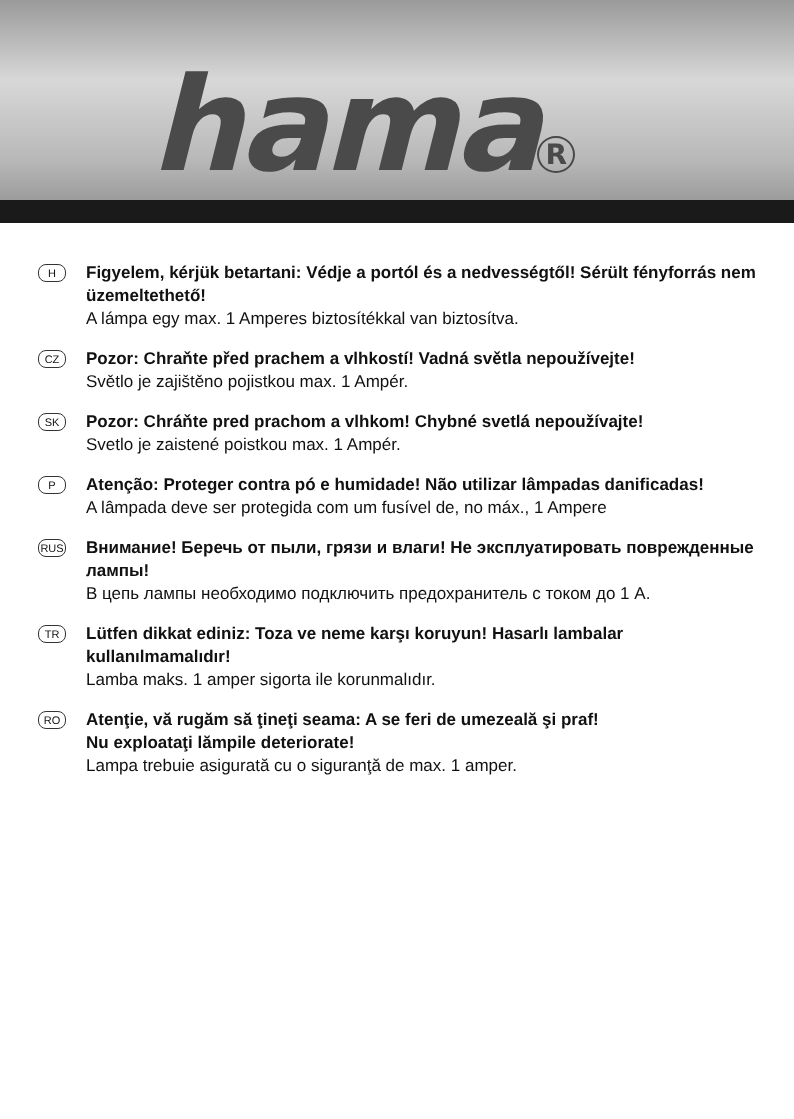hama<sup>R</sup>
H
Figyelem, kérjük betartani: Védje a portól és a nedvességtől! Sérült fényforrás nem üzemeltethető!
A lámpa egy max. 1 Amperes biztosítékkal van biztosítva.
CZ
Pozor: Chraňte před prachem a vlhkostí! Vadná světla nepoužívejte!
Světlo je zajištěno pojistkou max. 1 Ampér.
SK
Pozor: Chráňte pred prachom a vlhkom! Chybné svetlá nepoužívajte!
Svetlo je zaistené poistkou max. 1 Ampér.
P
Atenção: Proteger contra pó e humidade! Não utilizar lâmpadas danificadas!
A lâmpada deve ser protegida com um fusível de, no máx., 1 Ampere
RUS
Внимание! Беречь от пыли, грязи и влаги! Не эксплуатировать поврежденные лампы!
В цепь лампы необходимо подключить предохранитель с током до 1 А.
TR
Lütfen dikkat ediniz: Toza ve neme karşı koruyun! Hasarlı lambalar kullanılmamalıdır!
Lamba maks. 1 amper sigorta ile korunmalıdır.
RO
Atenţie, vă rugăm să ţineţi seama: A se feri de umezeală şi praf!
Nu exploataţi lămpile deteriorate!
Lampa trebuie asigurată cu o siguranţă de max. 1 amper.